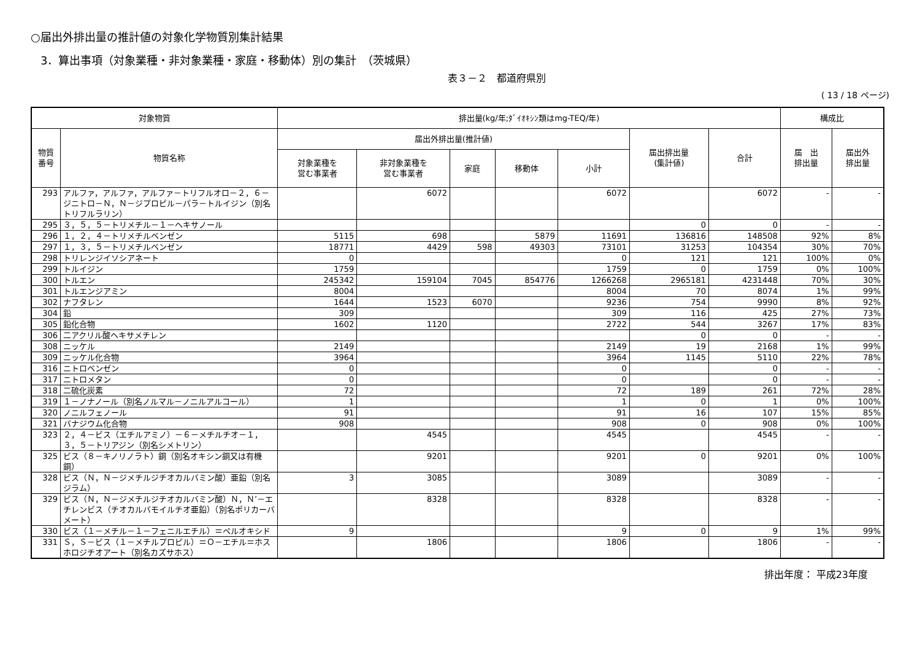○届出外排出量の推計値の対象化学物質別集計結果
3．算出事項（対象業種・非対象業種・家庭・移動体）別の集計　（茨城県）
表３－２　都道府県別
( 13 / 18 ページ)
| 対象物質 | | 排出量(kg/年;ﾀﾞｲｵｷｼﾝ類はmg-TEQ/年) | | | | | | | 構成比 | |
| --- | --- | --- | --- | --- | --- | --- | --- | --- | --- | --- |
| 物質 番号 | 物質名称 | 届出外排出量(推計値) | | | | | 届出排出量 (集計値) | 合計 | 届 出 排出量 | 届出外 排出量 |
| | | 対象業種を 営む事業者 | 非対象業種を 営む事業者 | 家庭 | 移動体 | 小計 | | | | |
| 293 | アルファ，アルファ，アルファ－トリフルオロ－２，６－ジニトロ－Ｎ，Ｎ－ジプロピル－パラ－トルイジン（別名トリフルラリン） | | 6072 | | | 6072 | | 6072 | - | - |
| 295 | ３，５，５－トリメチル－１－ヘキサノール | | | | | | 0 | 0 | - | - |
| 296 | １，２，４－トリメチルベンゼン | 5115 | 698 | | 5879 | 11691 | 136816 | 148508 | 92% | 8% |
| 297 | １，３，５－トリメチルベンゼン | 18771 | 4429 | 598 | 49303 | 73101 | 31253 | 104354 | 30% | 70% |
| 298 | トリレンジイソシアネート | 0 | | | | 0 | 121 | 121 | 100% | 0% |
| 299 | トルイジン | 1759 | | | | 1759 | 0 | 1759 | 0% | 100% |
| 300 | トルエン | 245342 | 159104 | 7045 | 854776 | 1266268 | 2965181 | 4231448 | 70% | 30% |
| 301 | トルエンジアミン | 8004 | | | | 8004 | 70 | 8074 | 1% | 99% |
| 302 | ナフタレン | 1644 | 1523 | 6070 | | 9236 | 754 | 9990 | 8% | 92% |
| 304 | 鉛 | 309 | | | | 309 | 116 | 425 | 27% | 73% |
| 305 | 鉛化合物 | 1602 | 1120 | | | 2722 | 544 | 3267 | 17% | 83% |
| 306 | 二アクリル酸ヘキサメチレン | | | | | | 0 | 0 | - | - |
| 308 | ニッケル | 2149 | | | | 2149 | 19 | 2168 | 1% | 99% |
| 309 | ニッケル化合物 | 3964 | | | | 3964 | 1145 | 5110 | 22% | 78% |
| 316 | ニトロベンゼン | 0 | | | | 0 | | 0 | - | - |
| 317 | ニトロメタン | 0 | | | | 0 | | 0 | - | - |
| 318 | 二硫化炭素 | 72 | | | | 72 | 189 | 261 | 72% | 28% |
| 319 | １－ノナノール（別名ノルマル－ノニルアルコール） | 1 | | | | 1 | 0 | 1 | 0% | 100% |
| 320 | ノニルフェノール | 91 | | | | 91 | 16 | 107 | 15% | 85% |
| 321 | バナジウム化合物 | 908 | | | | 908 | 0 | 908 | 0% | 100% |
| 323 | ２，４－ビス（エチルアミノ）－６－メチルチオ－１，３，５－トリアジン（別名シメトリン） | | 4545 | | | 4545 | | 4545 | - | - |
| 325 | ビス（８－キノリノラト）銅（別名オキシン銅又は有機銅） | | 9201 | | | 9201 | 0 | 9201 | 0% | 100% |
| 328 | ビス（Ｎ，Ｎ－ジメチルジチオカルバミン酸）亜鉛（別名ジラム） | 3 | 3085 | | | 3089 | | 3089 | - | - |
| 329 | ビス（Ｎ，Ｎ－ジメチルジチオカルバミン酸）Ｎ，Ｎ’－エチレンビス（チオカルバモイルチオ亜鉛）（別名ポリカーバメート） | | 8328 | | | 8328 | | 8328 | - | - |
| 330 | ビス（１－メチル－１－フェニルエチル）＝ペルオキシド | 9 | | | | 9 | 0 | 9 | 1% | 99% |
| 331 | Ｓ，Ｓ－ビス（１－メチルプロピル）＝Ｏ－エチル＝ホスホロジチオアート（別名カズサホス） | | 1806 | | | 1806 | | 1806 | - | - |
排出年度： 平成23年度